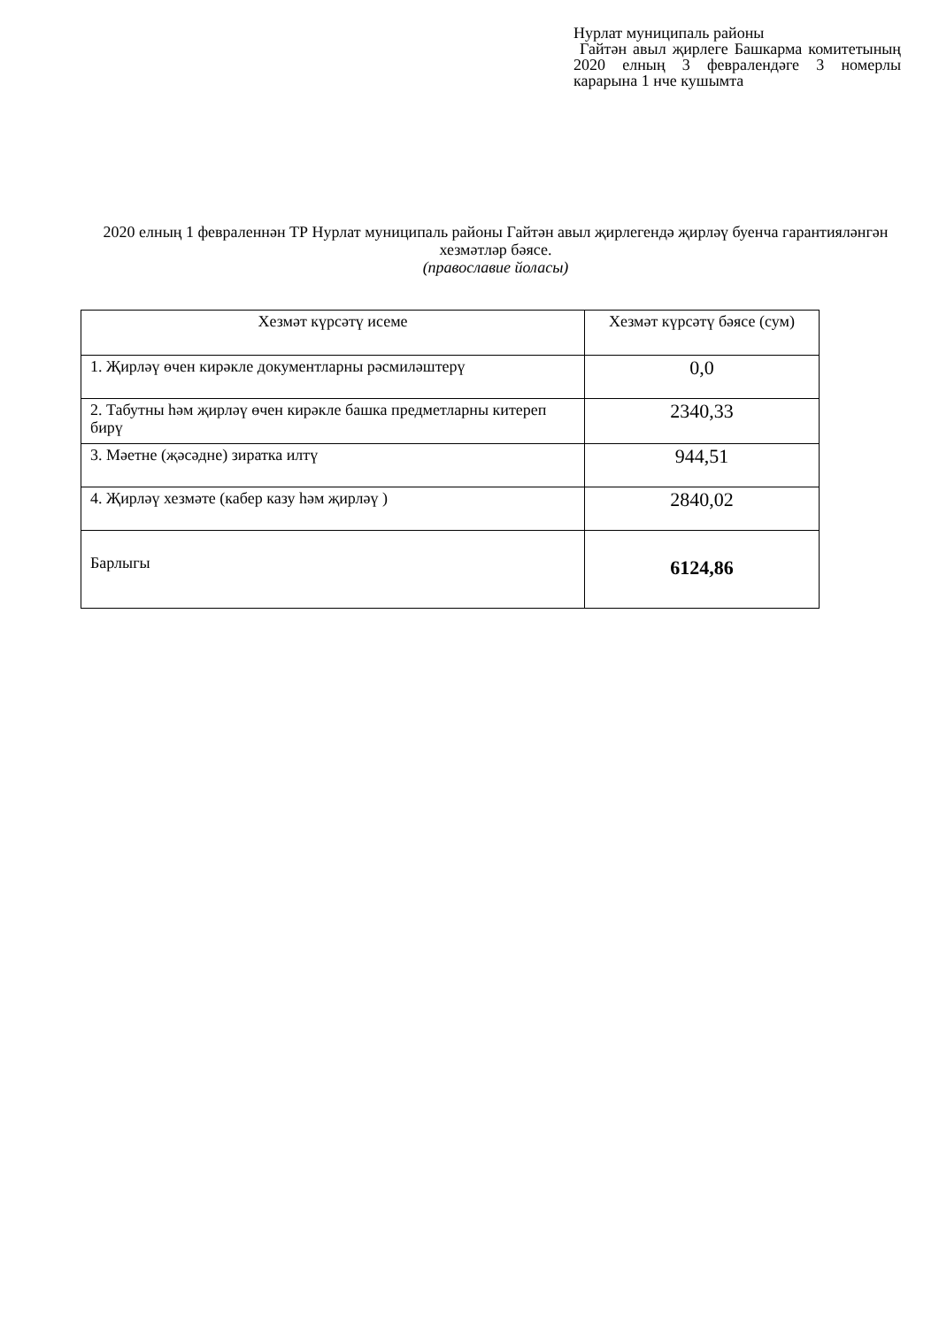Нурлат муниципаль районы
Гайтән авыл җирлеге Башкарма комитетының 2020 елның 3 февралендәге 3 номерлы карарына 1 нче кушымта
2020 елның 1 февраленнән ТР Нурлат муниципаль районы Гайтән авыл җирлегендә җирләү буенча гарантияләнгән хезмәтләр бәясе.
(православие йоласы)
| Хезмәт күрсәтү исеме | Хезмәт күрсәтү бәясе (сум) |
| --- | --- |
| 1. Җирләү өчен кирәкле документларны рәсмиләштерү | 0,0 |
| 2. Табутны һәм җирләү өчен кирәкле башка предметларны китереп бирү | 2340,33 |
| 3. Мәетне (җәсәдне) зиратка илтү | 944,51 |
| 4. Җирләү хезмәте (кабер казу һәм җирләү ) | 2840,02 |
| Барлыгы | 6124,86 |